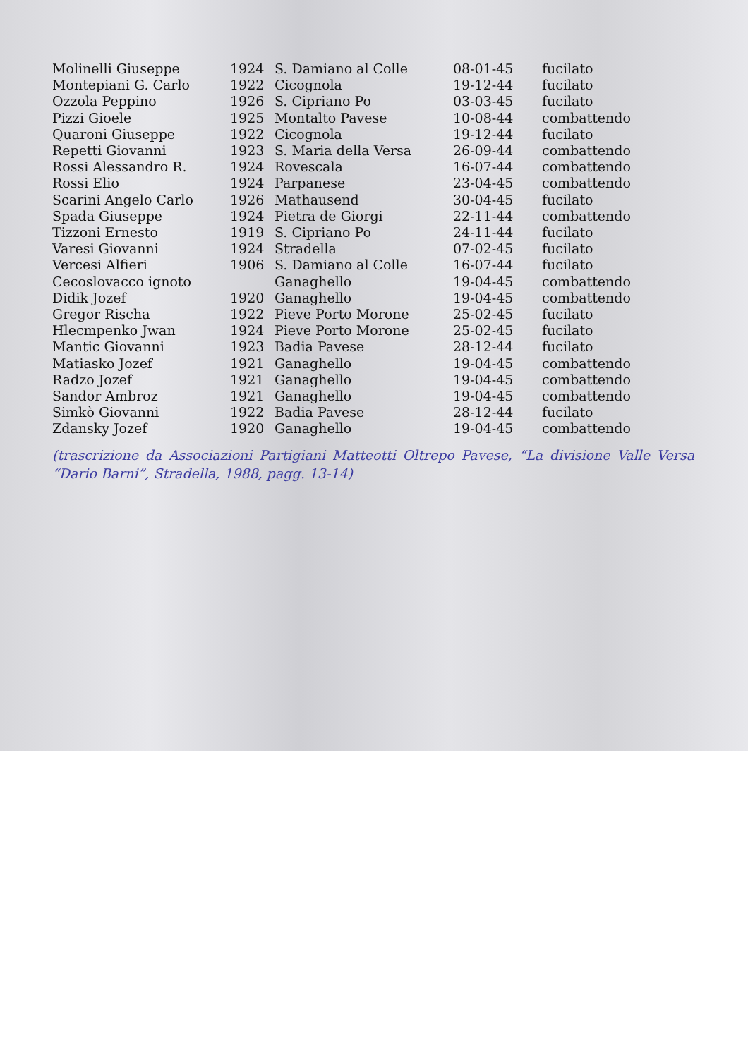| Molinelli Giuseppe | 1924 | S. Damiano al Colle | 08-01-45 | fucilato |
| Montepiani G. Carlo | 1922 | Cicognola | 19-12-44 | fucilato |
| Ozzola Peppino | 1926 | S. Cipriano Po | 03-03-45 | fucilato |
| Pizzi Gioele | 1925 | Montalto Pavese | 10-08-44 | combattendo |
| Quaroni Giuseppe | 1922 | Cicognola | 19-12-44 | fucilato |
| Repetti Giovanni | 1923 | S. Maria della Versa | 26-09-44 | combattendo |
| Rossi Alessandro R. | 1924 | Rovescala | 16-07-44 | combattendo |
| Rossi Elio | 1924 | Parpanese | 23-04-45 | combattendo |
| Scarini Angelo Carlo | 1926 | Mathausend | 30-04-45 | fucilato |
| Spada Giuseppe | 1924 | Pietra de Giorgi | 22-11-44 | combattendo |
| Tizzoni Ernesto | 1919 | S. Cipriano Po | 24-11-44 | fucilato |
| Varesi Giovanni | 1924 | Stradella | 07-02-45 | fucilato |
| Vercesi Alfieri | 1906 | S. Damiano al Colle | 16-07-44 | fucilato |
| Cecoslovacco ignoto | | Ganaghello | 19-04-45 | combattendo |
| Didik Jozef | 1920 | Ganaghello | 19-04-45 | combattendo |
| Gregor Rischa | 1922 | Pieve Porto Morone | 25-02-45 | fucilato |
| Hlecmpenko Jwan | 1924 | Pieve Porto Morone | 25-02-45 | fucilato |
| Mantic Giovanni | 1923 | Badia Pavese | 28-12-44 | fucilato |
| Matiasko Jozef | 1921 | Ganaghello | 19-04-45 | combattendo |
| Radzo Jozef | 1921 | Ganaghello | 19-04-45 | combattendo |
| Sandor Ambroz | 1921 | Ganaghello | 19-04-45 | combattendo |
| Simkò Giovanni | 1922 | Badia Pavese | 28-12-44 | fucilato |
| Zdansky Jozef | 1920 | Ganaghello | 19-04-45 | combattendo |
(trascrizione da Associazioni Partigiani Matteotti Oltrepo Pavese, “La divisione Valle Versa “Dario Barni”, Stradella, 1988, pagg. 13-14)